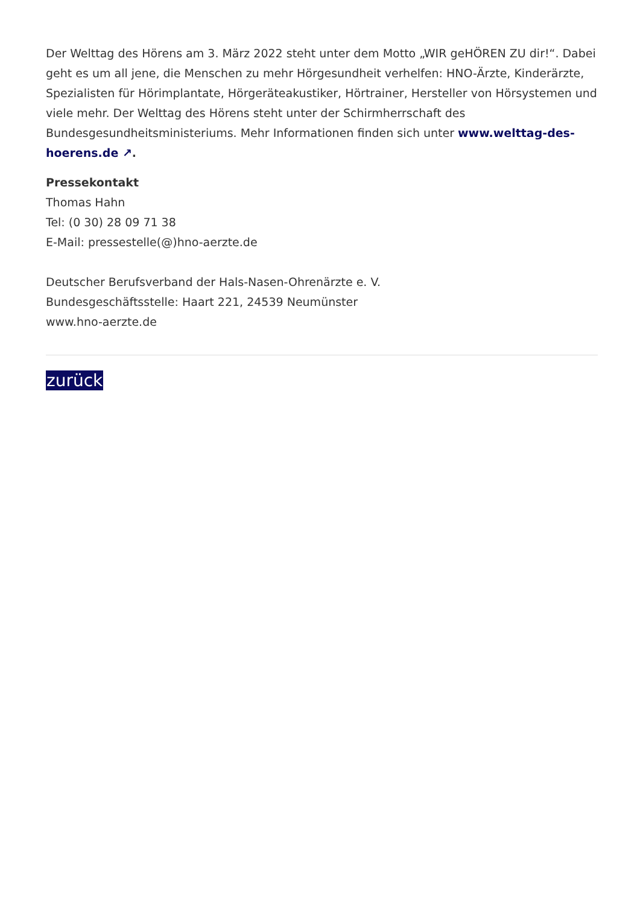Der Welttag des Hörens am 3. März 2022 steht unter dem Motto „WIR geHÖREN ZU dir!“. Dabei geht es um all jene, die Menschen zu mehr Hörgesundheit verhelfen: HNO-Ärzte, Kinderärzte, Spezialisten für Hörimplantate, Hörgeräteakustiker, Hörtrainer, Hersteller von Hörsystemen und viele mehr. Der Welttag des Hörens steht unter der Schirmherrschaft des Bundesgesundheitsministeriums. Mehr Informationen finden sich unter www.welttag-des-hoerens.de ↗.
Pressekontakt
Thomas Hahn
Tel: (0 30) 28 09 71 38
E-Mail: pressestelle(@)hno-aerzte.de
Deutscher Berufsverband der Hals-Nasen-Ohrenärzte e. V.
Bundesgeschäftsstelle: Haart 221, 24539 Neumünster
www.hno-aerzte.de
zurück